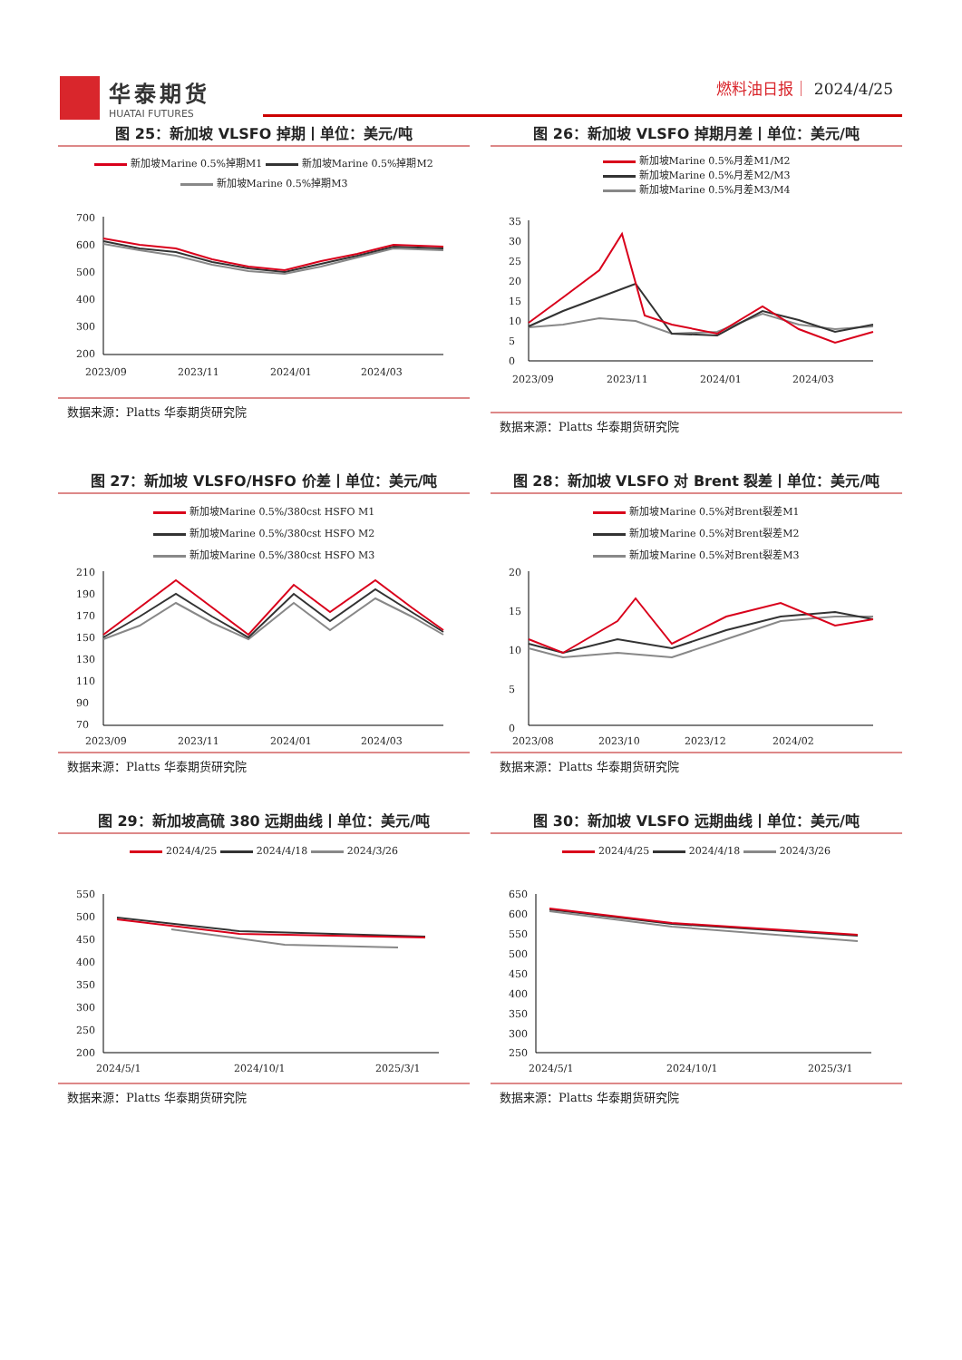华泰期货
HUATAI FUTURES
燃料油日报｜ 2024/4/25
图 25：新加坡 VLSFO 掉期丨单位：美元/吨
新加坡Marine 0.5%掉期M1 新加坡Marine 0.5%掉期M2
新加坡Marine 0.5%掉期M3
700
600
500
400
300
200
2023/09
2023/11
2024/01
2024/03
数据来源：Platts 华泰期货研究院
图 26：新加坡 VLSFO 掉期月差丨单位：美元/吨
新加坡Marine 0.5%月差M1/M2
新加坡Marine 0.5%月差M2/M3
新加坡Marine 0.5%月差M3/M4
35
30
25
20
15
10
5
0
2023/09
2023/11
2024/01
2024/03
数据来源：Platts 华泰期货研究院
图 27：新加坡 VLSFO/HSFO 价差丨单位：美元/吨
新加坡Marine 0.5%/380cst HSFO M1
新加坡Marine 0.5%/380cst HSFO M2
新加坡Marine 0.5%/380cst HSFO M3
210
190
170
150
130
110
90
70
2023/09
2023/11
2024/01
2024/03
数据来源：Platts 华泰期货研究院
图 28：新加坡 VLSFO 对 Brent 裂差丨单位：美元/吨
新加坡Marine 0.5%对Brent裂差M1
新加坡Marine 0.5%对Brent裂差M2
新加坡Marine 0.5%对Brent裂差M3
20
15
10
5
0
2023/08
2023/10
2023/12
2024/02
数据来源：Platts 华泰期货研究院
图 29：新加坡高硫 380 远期曲线丨单位：美元/吨
2024/4/25 2024/4/18 2024/3/26
550
500
450
400
350
300
250
200
2024/5/1
2024/10/1
2025/3/1
数据来源：Platts 华泰期货研究院
图 30：新加坡 VLSFO 远期曲线丨单位：美元/吨
2024/4/25 2024/4/18 2024/3/26
650
600
550
500
450
400
350
300
250
2024/5/1
2024/10/1
2025/3/1
数据来源：Platts 华泰期货研究院